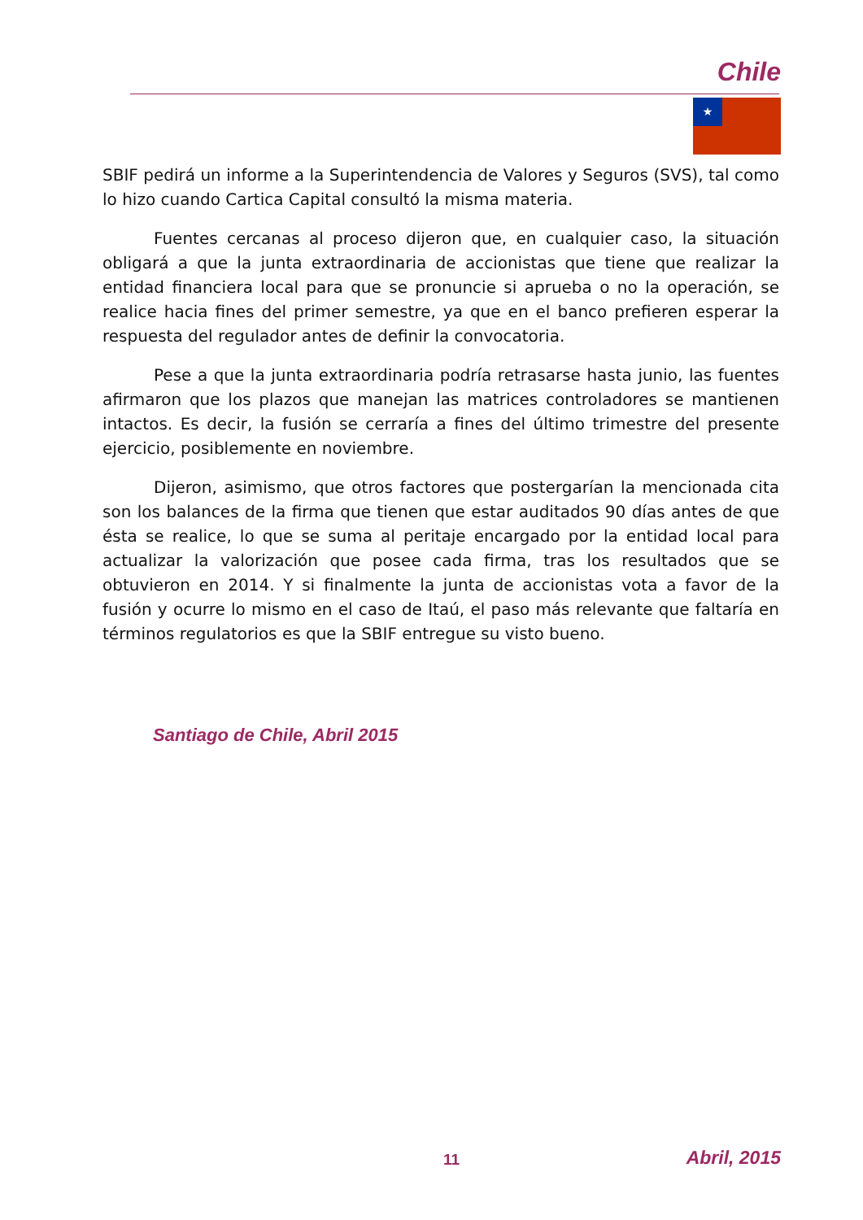Chile
★
SBIF pedirá un informe a la Superintendencia de Valores y Seguros (SVS), tal como lo hizo cuando Cartica Capital consultó la misma materia.
Fuentes cercanas al proceso dijeron que, en cualquier caso, la situación obligará a que la junta extraordinaria de accionistas que tiene que realizar la entidad financiera local para que se pronuncie si aprueba o no la operación, se realice hacia fines del primer semestre, ya que en el banco prefieren esperar la respuesta del regulador antes de definir la convocatoria.
Pese a que la junta extraordinaria podría retrasarse hasta junio, las fuentes afirmaron que los plazos que manejan las matrices controladores se mantienen intactos. Es decir, la fusión se cerraría a fines del último trimestre del presente ejercicio, posiblemente en noviembre.
Dijeron, asimismo, que otros factores que postergarían la mencionada cita son los balances de la firma que tienen que estar auditados 90 días antes de que ésta se realice, lo que se suma al peritaje encargado por la entidad local para actualizar la valorización que posee cada firma, tras los resultados que se obtuvieron en 2014. Y si finalmente la junta de accionistas vota a favor de la fusión y ocurre lo mismo en el caso de Itaú, el paso más relevante que faltaría en términos regulatorios es que la SBIF entregue su visto bueno.
Santiago de Chile, Abril 2015
11 Abril, 2015